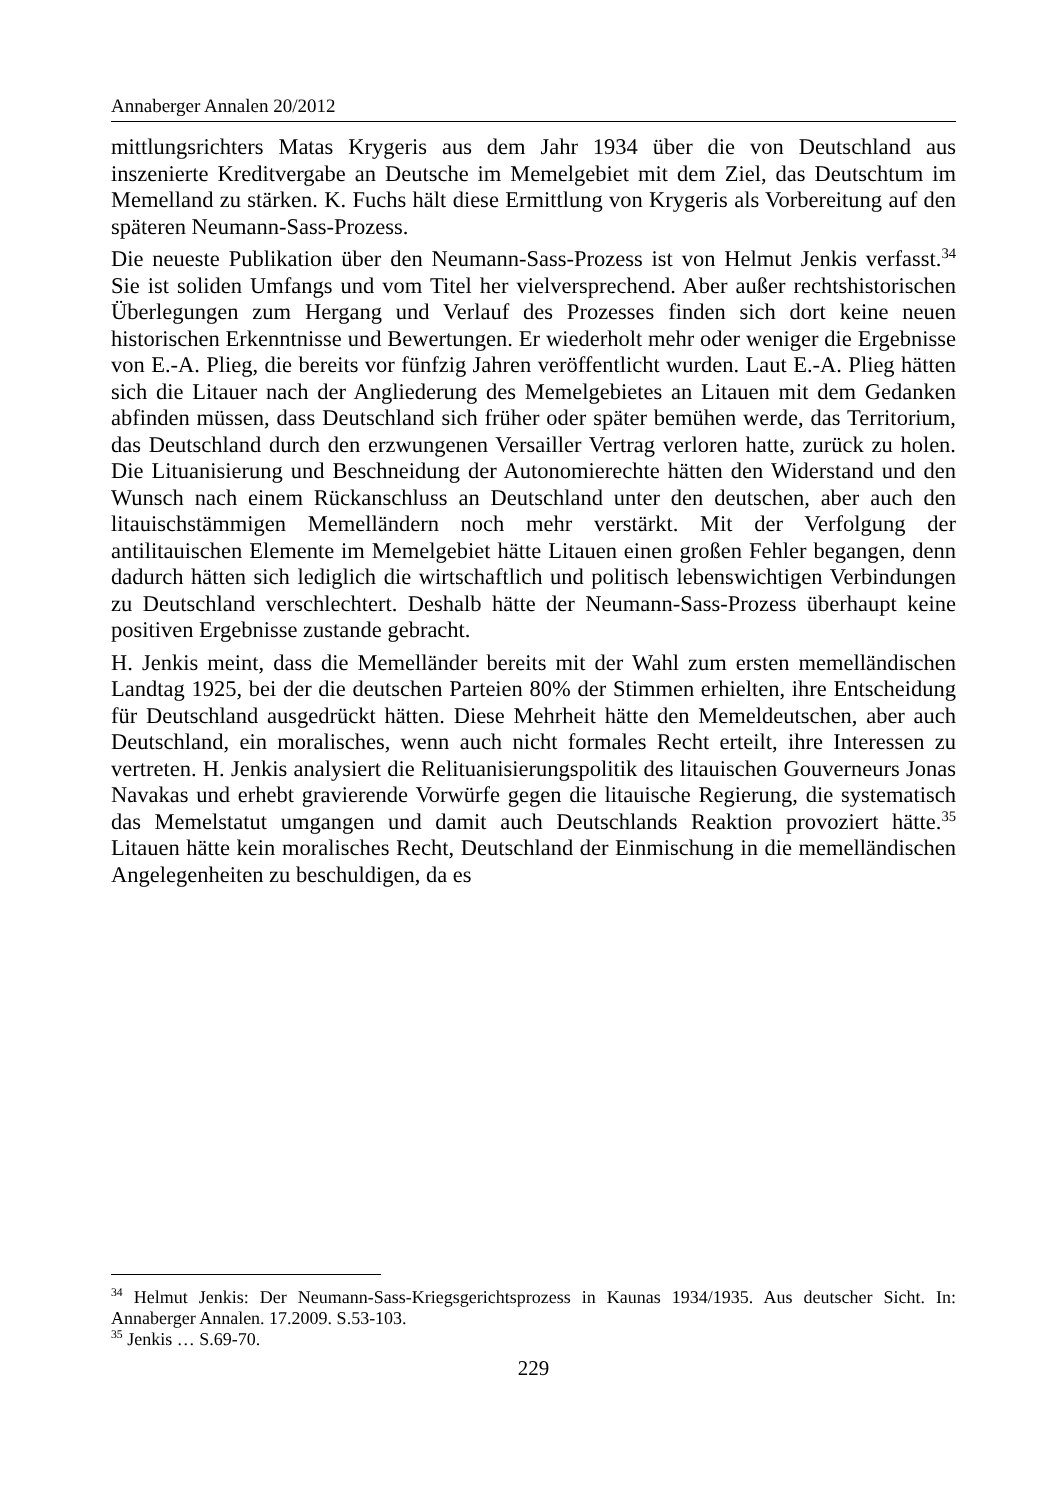Annaberger Annalen 20/2012
mittlungsrichters Matas Krygeris aus dem Jahr 1934 über die von Deutschland aus inszenierte Kreditvergabe an Deutsche im Memelgebiet mit dem Ziel, das Deutschtum im Memelland zu stärken. K. Fuchs hält diese Ermittlung von Krygeris als Vorbereitung auf den späteren Neumann-Sass-Prozess.
Die neueste Publikation über den Neumann-Sass-Prozess ist von Helmut Jenkis verfasst.<sup>34</sup> Sie ist soliden Umfangs und vom Titel her vielversprechend. Aber außer rechtshistorischen Überlegungen zum Hergang und Verlauf des Prozesses finden sich dort keine neuen historischen Erkenntnisse und Bewertungen. Er wiederholt mehr oder weniger die Ergebnisse von E.-A. Plieg, die bereits vor fünfzig Jahren veröffentlicht wurden. Laut E.-A. Plieg hätten sich die Litauer nach der Angliederung des Memelgebietes an Litauen mit dem Gedanken abfinden müssen, dass Deutschland sich früher oder später bemühen werde, das Territorium, das Deutschland durch den erzwungenen Versailler Vertrag verloren hatte, zurück zu holen. Die Lituanisierung und Beschneidung der Autonomierechte hätten den Widerstand und den Wunsch nach einem Rückanschluss an Deutschland unter den deutschen, aber auch den litauischstämmigen Memelländern noch mehr verstärkt. Mit der Verfolgung der antilitauischen Elemente im Memelgebiet hätte Litauen einen großen Fehler begangen, denn dadurch hätten sich lediglich die wirtschaftlich und politisch lebenswichtigen Verbindungen zu Deutschland verschlechtert. Deshalb hätte der Neumann-Sass-Prozess überhaupt keine positiven Ergebnisse zustande gebracht.
H. Jenkis meint, dass die Memelländer bereits mit der Wahl zum ersten memelländischen Landtag 1925, bei der die deutschen Parteien 80% der Stimmen erhielten, ihre Entscheidung für Deutschland ausgedrückt hätten. Diese Mehrheit hätte den Memeldeutschen, aber auch Deutschland, ein moralisches, wenn auch nicht formales Recht erteilt, ihre Interessen zu vertreten. H. Jenkis analysiert die Relituanisierungspolitik des litauischen Gouverneurs Jonas Navakas und erhebt gravierende Vorwürfe gegen die litauische Regierung, die systematisch das Memelstatut umgangen und damit auch Deutschlands Reaktion provoziert hätte.<sup>35</sup> Litauen hätte kein moralisches Recht, Deutschland der Einmischung in die memelländischen Angelegenheiten zu beschuldigen, da es
<sup>34</sup> Helmut Jenkis: Der Neumann-Sass-Kriegsgerichtsprozess in Kaunas 1934/1935. Aus deutscher Sicht. In: Annaberger Annalen. 17.2009. S.53-103.
<sup>35</sup> Jenkis … S.69-70.
229